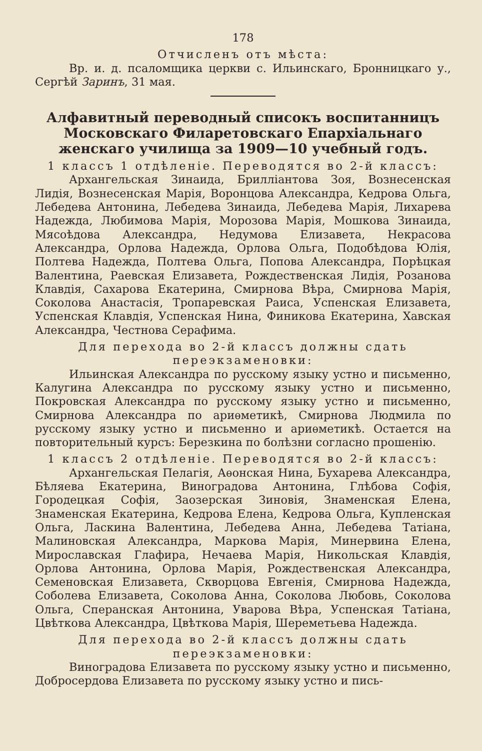178
Отчисленъ отъ мѣста:
Вр. и. д. псаломщика церкви с. Ильинскаго, Бронницкаго у., Сергѣй Заринъ, 31 мая.
Алфавитный переводный списокъ воспитанницъ Московскаго Филаретовскаго Епархіальнаго женскаго училища за 1909—10 учебный годъ.
1 классъ 1 отдѣленіе. Переводятся во 2-й классъ:
Архангельская Зинаида, Брилліантова Зоя, Вознесенская Лидія, Вознесенская Марія, Воронцова Александра, Кедрова Ольга, Лебедева Антонина, Лебедева Зинаида, Лебедева Марія, Лихарева Надежда, Любимова Марія, Морозова Марія, Мошкова Зинаида, Мясоѣдова Александра, Недумова Елизавета, Некрасова Александра, Орлова Надежда, Орлова Ольга, Подобѣдова Юлія, Полтева Надежда, Полтева Ольга, Попова Александра, Порѣцкая Валентина, Раевская Елизавета, Рождественская Лидія, Розанова Клавдія, Сахарова Екатерина, Смирнова Вѣра, Смирнова Марія, Соколова Анастасія, Тропаревская Раиса, Успенская Елизавета, Успенская Клавдія, Успенская Нина, Финикова Екатерина, Хавская Александра, Честнова Серафима.
Для перехода во 2-й классъ должны сдать переэкзаменовки:
Ильинская Александра по русскому языку устно и письменно, Калугина Александра по русскому языку устно и письменно, Покровская Александра по русскому языку устно и письменно, Смирнова Александра по ариѳметикѣ, Смирнова Людмила по русскому языку устно и письменно и ариѳметикѣ. Остается на повторительный курсъ: Березкина по болѣзни согласно прошенію.
1 классъ 2 отдѣленіе. Переводятся во 2-й классъ:
Архангельская Пелагія, Аѳонская Нина, Бухарева Александра, Бѣляева Екатерина, Виноградова Антонина, Глѣбова Софія, Городецкая Софія, Заозерская Зиновія, Знаменская Елена, Знаменская Екатерина, Кедрова Елена, Кедрова Ольга, Купленская Ольга, Ласкина Валентина, Лебедева Анна, Лебедева Татіана, Малиновская Александра, Маркова Марія, Минервина Елена, Мирославская Глафира, Нечаева Марія, Никольская Клавдія, Орлова Антонина, Орлова Марія, Рождественская Александра, Семеновская Елизавета, Скворцова Евгенія, Смирнова Надежда, Соболева Елизавета, Соколова Анна, Соколова Любовь, Соколова Ольга, Сперанская Антонина, Уварова Вѣра, Успенская Татіана, Цвѣткова Александра, Цвѣткова Марія, Шереметьева Надежда.
Для перехода во 2-й классъ должны сдать переэкзаменовки:
Виноградова Елизавета по русскому языку устно и письменно, Добросердова Елизавета по русскому языку устно и пись-